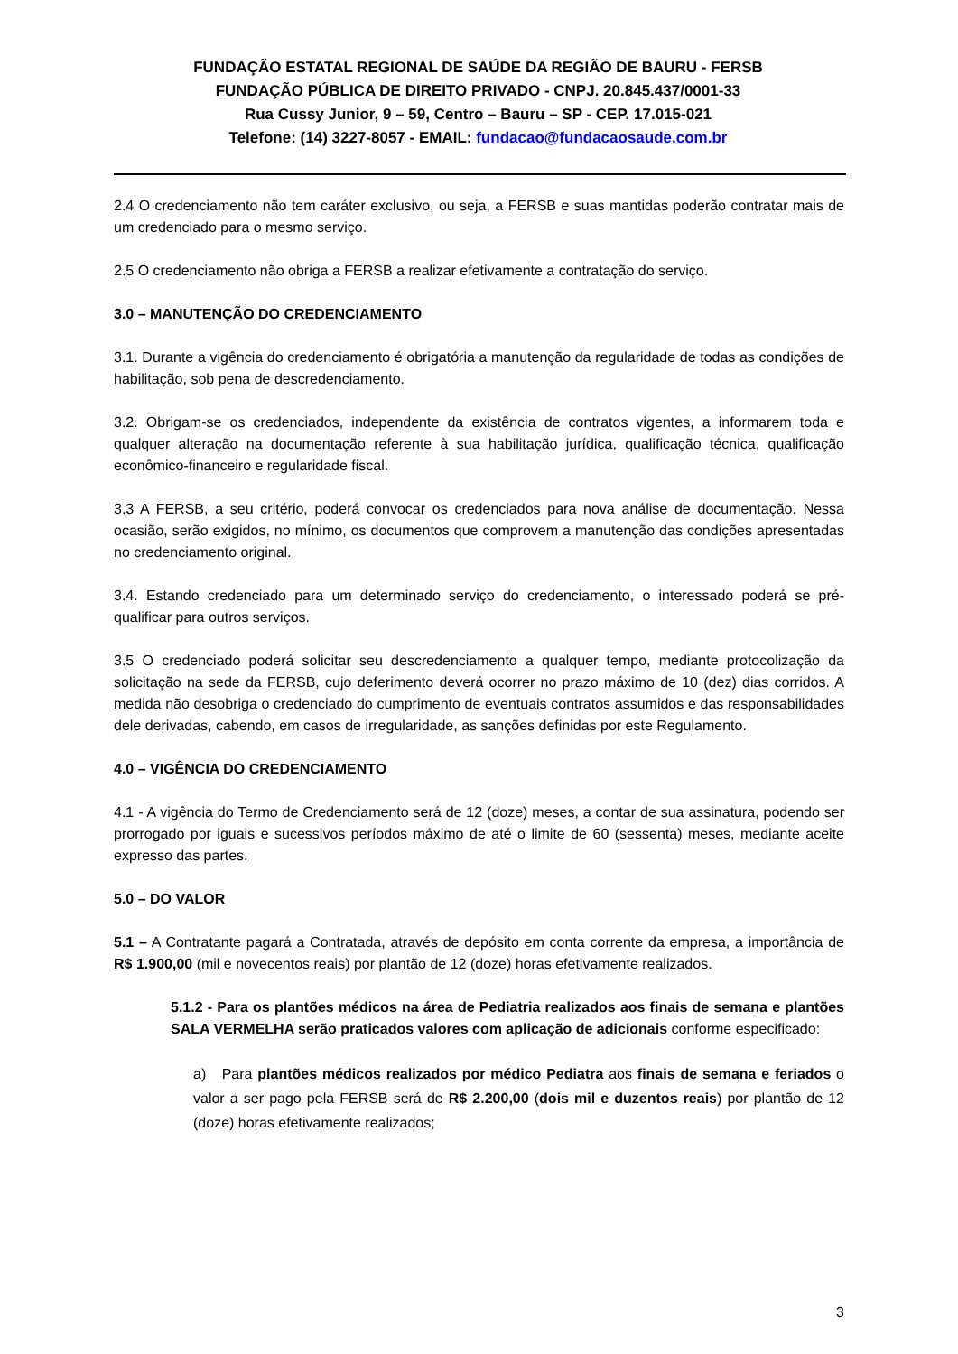FUNDAÇÃO ESTATAL REGIONAL DE SAÚDE DA REGIÃO DE BAURU - FERSB
FUNDAÇÃO PÚBLICA DE DIREITO PRIVADO - CNPJ. 20.845.437/0001-33
Rua Cussy Junior, 9 – 59, Centro – Bauru – SP - CEP. 17.015-021
Telefone: (14) 3227-8057 - EMAIL: fundacao@fundacaosaude.com.br
2.4 O credenciamento não tem caráter exclusivo, ou seja, a FERSB e suas mantidas poderão contratar mais de um credenciado para o mesmo serviço.
2.5 O credenciamento não obriga a FERSB a realizar efetivamente a contratação do serviço.
3.0 – MANUTENÇÃO DO CREDENCIAMENTO
3.1. Durante a vigência do credenciamento é obrigatória a manutenção da regularidade de todas as condições de habilitação, sob pena de descredenciamento.
3.2. Obrigam-se os credenciados, independente da existência de contratos vigentes, a informarem toda e qualquer alteração na documentação referente à sua habilitação jurídica, qualificação técnica, qualificação econômico-financeiro e regularidade fiscal.
3.3 A FERSB, a seu critério, poderá convocar os credenciados para nova análise de documentação. Nessa ocasião, serão exigidos, no mínimo, os documentos que comprovem a manutenção das condições apresentadas no credenciamento original.
3.4. Estando credenciado para um determinado serviço do credenciamento, o interessado poderá se pré-qualificar para outros serviços.
3.5 O credenciado poderá solicitar seu descredenciamento a qualquer tempo, mediante protocolização da solicitação na sede da FERSB, cujo deferimento deverá ocorrer no prazo máximo de 10 (dez) dias corridos. A medida não desobriga o credenciado do cumprimento de eventuais contratos assumidos e das responsabilidades dele derivadas, cabendo, em casos de irregularidade, as sanções definidas por este Regulamento.
4.0 – VIGÊNCIA DO CREDENCIAMENTO
4.1 - A vigência do Termo de Credenciamento será de 12 (doze) meses, a contar de sua assinatura, podendo ser prorrogado por iguais e sucessivos períodos máximo de até o limite de 60 (sessenta) meses, mediante aceite expresso das partes.
5.0 – DO VALOR
5.1 – A Contratante pagará a Contratada, através de depósito em conta corrente da empresa, a importância de R$ 1.900,00 (mil e novecentos reais) por plantão de 12 (doze) horas efetivamente realizados.
5.1.2 - Para os plantões médicos na área de Pediatria realizados aos finais de semana e plantões SALA VERMELHA serão praticados valores com aplicação de adicionais conforme especificado:
a) Para plantões médicos realizados por médico Pediatra aos finais de semana e feriados o valor a ser pago pela FERSB será de R$ 2.200,00 (dois mil e duzentos reais) por plantão de 12 (doze) horas efetivamente realizados;
3